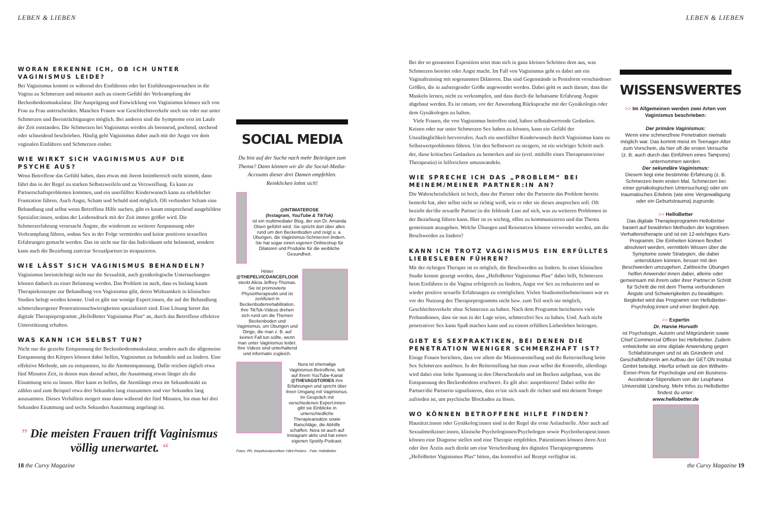LEBEN & LIEBEN LEBEN & LIEBEN
WORAN ERKENNE ICH, OB ICH UNTER VAGINISMUS LEIDE?
Bei Vaginismus kommt es während des Einführens oder bei Einführungsversuchen in die Vagina zu Schmerzen und mitunter auch zu einem Gefühl der Verkrampfung der Beckenbodenmuskulatur. Die Ausprägung und Entwicklung von Vaginismus können sich von Frau zu Frau unterscheiden. Manchen Frauen war Geschlechtsverkehr noch nie oder nur unter Schmerzen und Beeinträchtigungen möglich. Bei anderen sind die Symptome erst im Laufe der Zeit entstanden. Die Schmerzen bei Vaginismus werden als brennend, pochend, stechend oder schneidend beschrieben. Häufig geht Vaginismus daher auch mit der Angst vor dem vaginalen Einführen und Schmerzen einher.
WIE WIRKT SICH VAGINISMUS AUF DIE PSYCHE AUS?
Wenn Betroffene das Gefühl haben, dass etwas mit ihrem Intimbereich nicht stimmt, dann führt das in der Regel zu starken Selbstzweifeln und zu Verzweiflung. Es kann zu Partnerschaftsproblemen kommen, und ein unerfüllter Kinderwunsch kann zu erheblicher Frustration führen. Auch Angst, Scham und Schuld sind möglich. Oft verhindert Scham eine Behandlung und selbst wenn Betroffene Hilfe suchen, gibt es kaum entsprechend ausgebildete Spezialist:innen, sodass der Leidensdruck mit der Zeit immer größer wird. Die Schmerzerfahrung verursacht Ängste, die wiederum zu weiterer Anspannung oder Verkrampfung führen, sodass Sex in der Folge vermieden und keine positiven sexuellen Erfahrungen gemacht werden. Das ist nicht nur für das Individuum sehr belastend, sondern kann auch die Beziehung zum/zur Sexualpartner:in strapazieren.
WIE LÄSST SICH VAGINISMUS BEHANDELN?
Vaginismus beeinträchtigt nicht nur die Sexualität, auch gynäkologische Untersuchungen können dadurch zu einer Belastung werden. Das Problem ist auch, dass es bislang kaum Therapiekonzepte zur Behandlung von Vaginismus gibt, deren Wirksamkeit in klinischen Studien belegt werden konnte. Und es gibt nur wenige Expert:innen, die auf die Behandlung schmerzbezogener Penetrationsschwierigkeiten spezialisiert sind. Eine Lösung bietet das digitale Therapieprogramm „HelloBetter Vaginismus Plus“ an, durch das Betroffene effektive Unterstützung erhalten.
WAS KANN ICH SELBST TUN?
Nicht nur die gezielte Entspannung der Beckenbodenmuskulatur, sondern auch die allgemeine Entspannung des Körpers können dabei helfen, Vaginismus zu behandeln und zu lindern. Eine effektive Methode, um zu entspannen, ist die Atementspannung. Dafür reichen täglich etwa fünf Minuten Zeit, in denen man darauf achtet, die Ausatmung etwas länger als die Einatmung sein zu lassen. Hier kann es helfen, die Atemlänge etwa im Sekundentakt zu zählen und zum Beispiel etwa drei Sekunden lang einzuatmen und vier Sekunden lang auszuatmen. Dieses Verhältnis steigert man dann während der fünf Minuten, bis man bei drei Sekunden Einatmung und sechs Sekunden Ausatmung angelangt ist.
” Die meisten Frauen trifft Vaginismus völlig unerwartet. “
SOCIAL MEDIA
Du bist auf der Suche nach mehr Beiträgen zum Thema? Dann können wir dir die Social-Media-Accounts dieser drei Damen empfehlen. Reinklicken lohnt sich!
@INTIMATEROSE
(Instagram, YouTube & TikTok)
ist ein multimedialer Blog, der von Dr. Amanda Olsen geführt wird. Sie spricht dort über alles rund um den Beckenboden und zeigt u. a. Übungen, die Vaginismus-Schmerzen lindern. Sie hat sogar einen eigenen Onlineshop für Dilatoren und Produkte für die weibliche Gesundheit.
Hinter @THEPELVICDANCEFLOOR steckt Alicia Jeffrey-Thomas. Sie ist promovierte Physiotherapeutin und ist zertifiziert in Beckenbodenrehabilitation. Ihre TikTok-Videos drehen sich rund um die Themen Beckenboden und Vaginismus, um Übungen und Dinge, die man z. B. auf keinen Fall tun sollte, wenn man unter Vaginismus leidet. Ihre Videos sind unterhaltend und informativ zugleich.
Nora ist ehemalige Vaginismus-Betroffene, teilt auf ihrem YouTube-Kanal @THEVAGSTORIES ihre Erfahrungen und spricht über ihren Umgang mit Vaginismus. Im Gespräch mit verschiedenen Expert:innen gibt sie Einblicke in unterschiedliche Therapieansätze sowie Ratschläge, die Abhilfe schaffen. Nora ist auch auf Instagram aktiv und hat einen eigenen Spotify-Podcast.
Fotos: PR, thepelvicdancefloor ©Brit Perkins · Foto: HelloBetter
Bei der so genannten Exposition setzt man sich in ganz kleinen Schritten dem aus, was Schmerzen bereitet oder Angst macht. Im Fall von Vaginismus geht es dabei um ein Vaginaltraining mit sogenannten Dilatoren. Das sind Gegenstände in Penisform verschiedener Größen, die in aufsteigender Größe angewendet werden. Dabei geht es auch darum, dass die Muskeln lernen, nicht zu verkrampfen, und dass durch die behutsame Erfahrung Ängste abgebaut werden. Es ist ratsam, vor der Anwendung Rücksprache mit der Gynäkologin oder dem Gynäkologen zu halten.
Viele Frauen, die von Vaginismus betroffen sind, haben selbstabwertende Gedanken. Keinen oder nur unter Schmerzen Sex haben zu können, kann ein Gefühl der Unzulänglichkeit hervorrufen. Auch ein unerfüllter Kinderwunsch durch Vaginismus kann zu Selbstwertproblemen führen. Um den Selbstwert zu steigern, ist ein wichtiger Schritt auch der, diese kritischen Gedanken zu bemerken und sie (evtl. mithilfe eines Therapeuten/einer Therapeutin) in hilfreichere umzuwandeln.
WIE SPRECHE ICH DAS „PROBLEM“ BEI MEINEM/MEINER PARTNER:IN AN?
Die Wahrscheinlichkeit ist hoch, dass der Partner oder die Partnerin das Problem bereits bemerkt hat, aber selbst nicht so richtig weiß, wie er oder sie dieses ansprechen soll. Oft bezieht der/die sexuelle Partner:in die fehlende Lust auf sich, was zu weiteren Problemen in der Beziehung führen kann. Hier ist es wichtig, offen zu kommunizieren und das Thema gemeinsam anzugehen. Welche Übungen und Ressourcen können verwendet werden, um die Beschwerden zu lindern?
KANN ICH TROTZ VAGINISMUS EIN ERFÜLLTES LIEBESLEBEN FÜHREN?
Mit der richtigen Therapie ist es möglich, die Beschwerden zu lindern. In einer klinischen Studie konnte gezeigt werden, dass „HelloBetter Vaginismus Plus“ dabei hilft, Schmerzen beim Einführen in die Vagina erfolgreich zu lindern, Angst vor Sex zu reduzieren und so wieder positive sexuelle Erfahrungen zu ermöglichen. Vielen Studienteilnehmerinnen war es vor der Nutzung des Therapieprogramms nicht bzw. zum Teil noch nie möglich, Geschlechtsverkehr ohne Schmerzen zu haben. Nach dem Programm berichteten viele Probandinnen, dass sie nun in der Lage seien, schmerzfrei Sex zu haben. Und: Auch nicht penetrativer Sex kann Spaß machen kann und zu einem erfüllten Liebesleben beitragen.
GIBT ES SEXPRAKTIKEN, BEI DENEN DIE PENETRATION WENIGER SCHMERZHAFT IST?
Einige Frauen berichten, dass vor allem die Missionarsstellung und die Reiterstellung beim Sex Schmerzen auslösen. In der Reiterstellung hat man zwar selbst die Kontrolle, allerdings wird dabei eine hohe Spannung in den Oberschenkeln und im Becken aufgebaut, was die Entspannung des Beckenbodens erschwert. Es gilt also: ausprobieren! Dabei sollte der Partner/die Partnerin signalisieren, dass er/sie sich nach dir richtet und mit deinem Tempo zufrieden ist, um psychische Blockaden zu lösen.
WO KÖNNEN BETROFFENE HILFE FINDEN?
Hausärzt:innen oder Gynäkolog:innen sind in der Regel die erste Anlaufstelle. Aber auch auf Sexualmediziner:innen, klinische Psychologinnen/Psychologen sowie Psychotherapeut:innen können eine Diagnose stellen und eine Therapie empfehlen. Patientinnen können ihren Arzt oder ihre Ärztin auch direkt um eine Verschreibung des digitalen Therapieprogramms „HelloBetter Vaginismus Plus“ bitten, das kostenfrei auf Rezept verfügbar ist.
WISSENSWERTES
>> Im Allgemeinen werden zwei Arten von Vaginismus beschrieben:
Der primäre Vaginismus:
Wenn eine schmerzfreie Penetration niemals möglich war. Das kommt meist im Teenager-Alter zum Vorschein, da hier oft die ersten Versuche (z. B. auch durch das Einführen eines Tampons) unternommen werden.
Der sekundäre Vaginismus:
Diesem liegt eine bestimmte Erfahrung (z. B. Schmerzen beim ersten Mal, Schmerzen bei einer gynäkologischen Untersuchung) oder ein traumatisches Erlebnis (wie eine Vergewaltigung oder ein Geburtstrauma) zugrunde.
>> HelloBetter
Das digitale Therapieprogramm HelloBetter basiert auf bewährten Methoden der kognitiven Verhaltenstherapie und ist ein 12-wöchiges Kurs-Programm. Die Einheiten können flexibel absolviert werden, vermitteln Wissen über die Symptome sowie Strategien, die dabei unterstützen können, besser mit den Beschwerden umzugehen. Zahlreiche Übungen helfen Anwender:innen dabei, alleine oder gemeinsam mit ihrem oder ihrer Partner:in Schritt für Schritt die mit dem Thema verbundenen Ängste und Schwierigkeiten zu bewältigen. Begleitet wird das Programm von HelloBetter-Psycholog:innen und einer Begleit-App.
>> Expertin
Dr. Hanne Horvath
ist Psychologin, Autorin und Mitgründerin sowie Chief Commercial Officer bei HelloBetter. Zudem entwickelte sie eine digitale Anwendung gegen Schlafstörungen und ist als Gründerin und Geschäftsführerin am Aufbau der GET.ON Institut GmbH beteiligt. Hierfür erhielt sie den Wilhelm-Exner-Preis für Psychologie und ein Business-Accelerator-Stipendium von der Leuphana Universität Lüneburg. Mehr Infos zu HelloBetter findest du unter:
www.hellobetter.de
18 the Curvy Magazine the Curvy Magazine 19